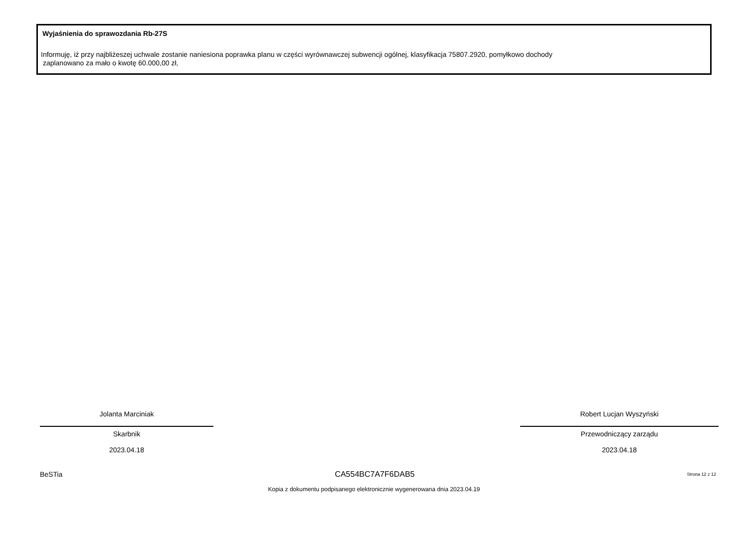Wyjaśnienia do sprawozdania Rb-27S
Informuję, iż przy najbliżeszej uchwale zostanie naniesiona poprawka planu w części wyrównawczej subwencji ogólnej, klasyfikacja 75807.2920, pomyłkowo dochody
zaplanowano za mało o kwotę 60.000,00 zł,
Jolanta Marciniak
Skarbnik
2023.04.18
Robert Lucjan Wyszyński
Przewodniczący zarządu
2023.04.18
BeSTia CA554BC7A7F6DAB5 Strona 12 z 12
Kopia z dokumentu podpisanego elektronicznie wygenerowana dnia 2023.04.19